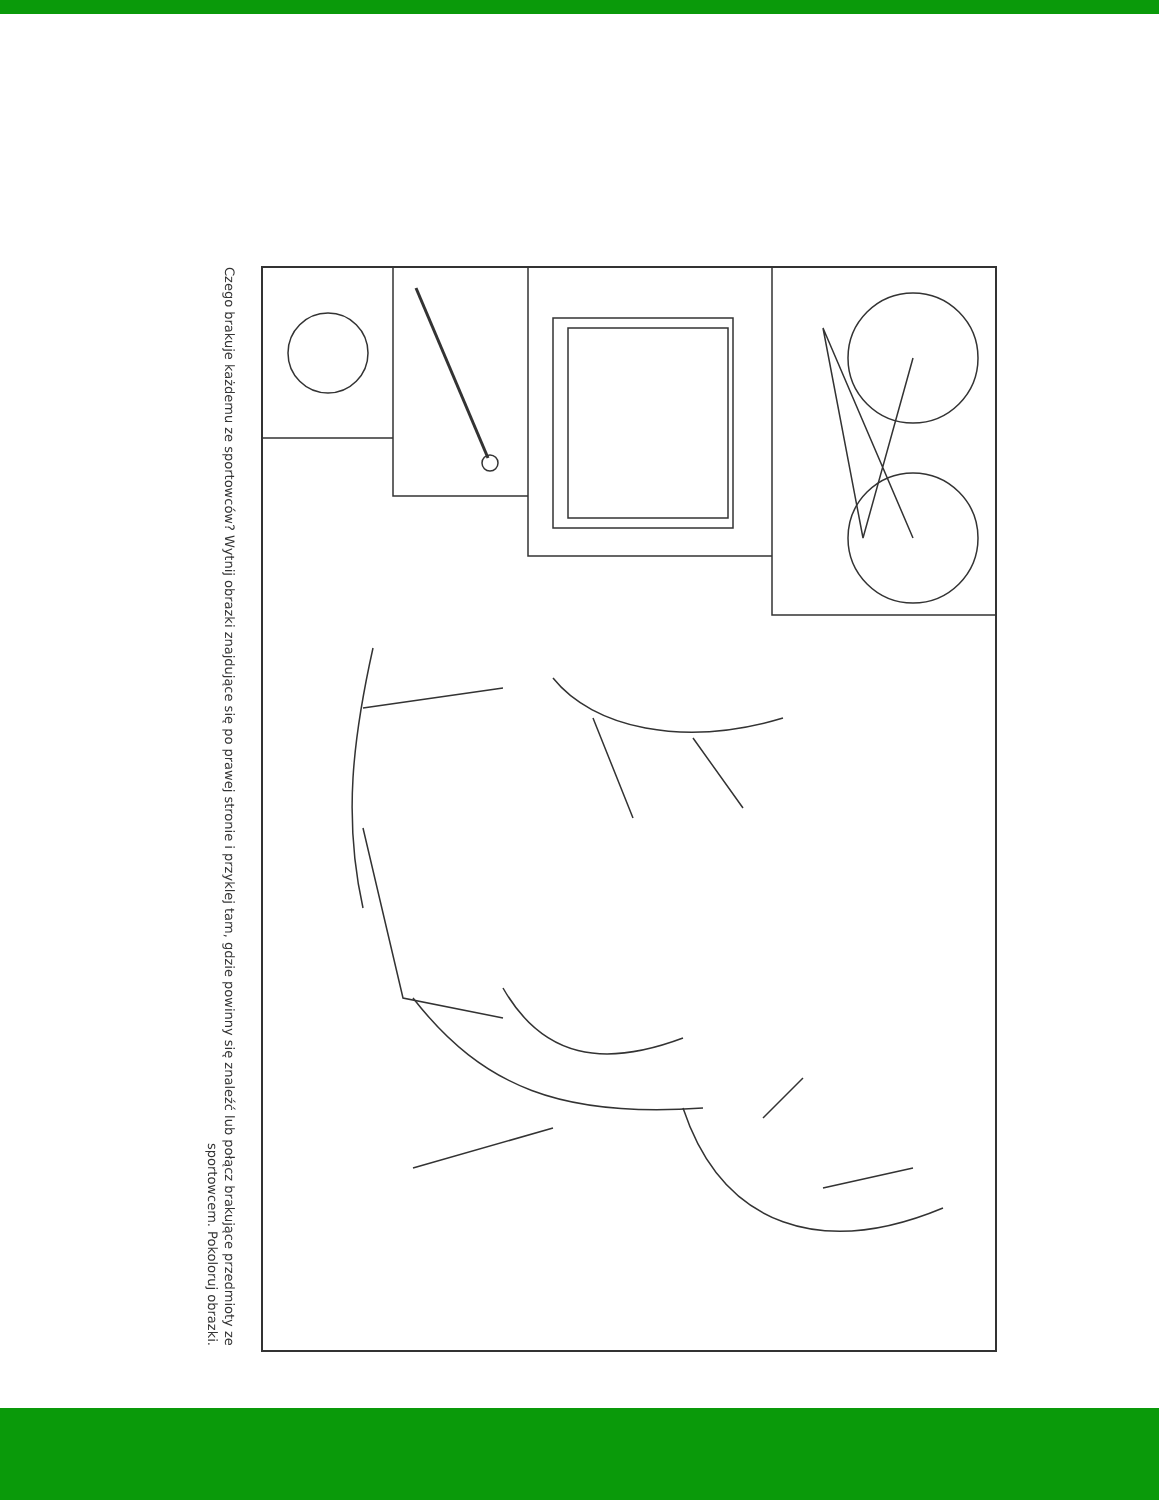Czego brakuje każdemu ze sportowców? Wytnij obrazki znajdujące się po prawej stronie i przyklej tam, gdzie powinny się znaleźć lub połącz brakujące przedmioty ze sportowcem. Pokoloruj obrazki.